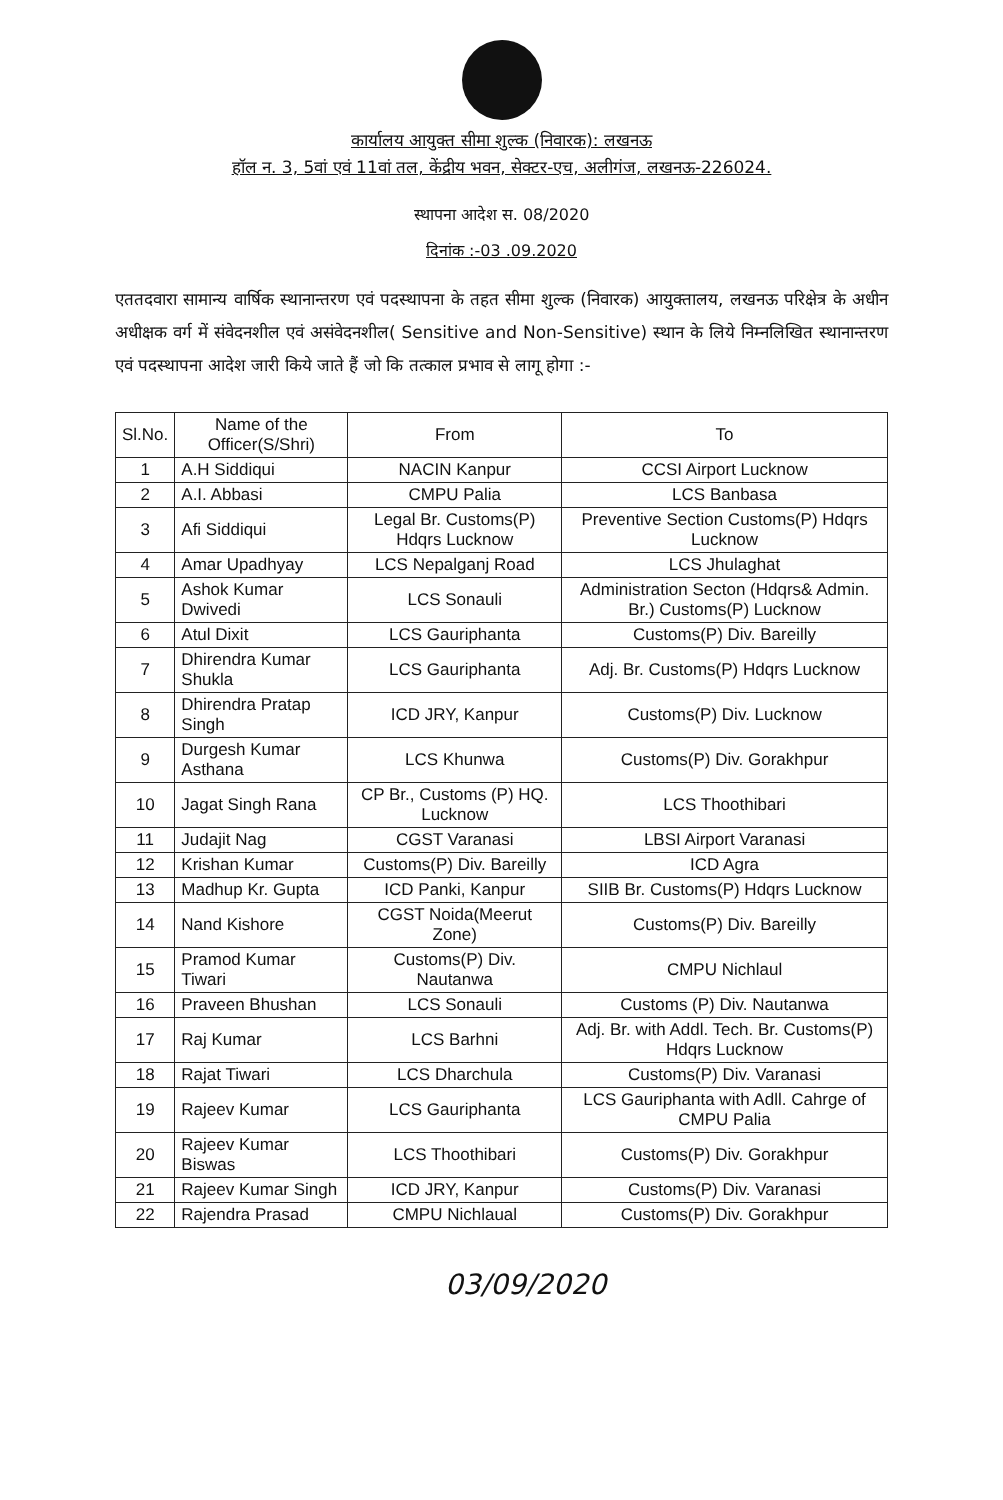कार्यालय आयुक्त सीमा शुल्क (निवारक): लखनऊ
हॉल न. 3, 5वां एवं 11वां तल, केंद्रीय भवन, सेक्टर-एच, अलीगंज, लखनऊ-226024.
स्थापना आदेश स. 08/2020
दिनांक :-03 .09.2020
एततदवारा सामान्य वार्षिक स्थानान्तरण एवं पदस्थापना के तहत सीमा शुल्क (निवारक) आयुक्तालय, लखनऊ परिक्षेत्र के अधीन अधीक्षक वर्ग में संवेदनशील एवं असंवेदनशील( Sensitive and Non-Sensitive) स्थान के लिये निम्नलिखित स्थानान्तरण एवं पदस्थापना आदेश जारी किये जाते हैं जो कि तत्काल प्रभाव से लागू होगा :-
| Sl.No. | Name of the Officer(S/Shri) | From | To |
| --- | --- | --- | --- |
| 1 | A.H Siddiqui | NACIN Kanpur | CCSI Airport Lucknow |
| 2 | A.I. Abbasi | CMPU Palia | LCS Banbasa |
| 3 | Afi Siddiqui | Legal Br. Customs(P) Hdqrs Lucknow | Preventive Section Customs(P) Hdqrs Lucknow |
| 4 | Amar Upadhyay | LCS Nepalganj Road | LCS Jhulaghat |
| 5 | Ashok Kumar Dwivedi | LCS Sonauli | Administration Secton (Hdqrs& Admin. Br.) Customs(P) Lucknow |
| 6 | Atul Dixit | LCS Gauriphanta | Customs(P) Div. Bareilly |
| 7 | Dhirendra Kumar Shukla | LCS Gauriphanta | Adj. Br. Customs(P) Hdqrs Lucknow |
| 8 | Dhirendra Pratap Singh | ICD JRY, Kanpur | Customs(P) Div. Lucknow |
| 9 | Durgesh Kumar Asthana | LCS Khunwa | Customs(P) Div. Gorakhpur |
| 10 | Jagat Singh Rana | CP Br., Customs (P) HQ. Lucknow | LCS Thoothibari |
| 11 | Judajit Nag | CGST Varanasi | LBSI Airport Varanasi |
| 12 | Krishan Kumar | Customs(P) Div. Bareilly | ICD Agra |
| 13 | Madhup Kr. Gupta | ICD Panki, Kanpur | SIIB Br. Customs(P) Hdqrs Lucknow |
| 14 | Nand Kishore | CGST Noida(Meerut Zone) | Customs(P) Div. Bareilly |
| 15 | Pramod Kumar Tiwari | Customs(P) Div. Nautanwa | CMPU Nichlaul |
| 16 | Praveen Bhushan | LCS Sonauli | Customs (P) Div. Nautanwa |
| 17 | Raj Kumar | LCS Barhni | Adj. Br. with Addl. Tech. Br. Customs(P) Hdqrs Lucknow |
| 18 | Rajat Tiwari | LCS Dharchula | Customs(P) Div. Varanasi |
| 19 | Rajeev Kumar | LCS Gauriphanta | LCS Gauriphanta with Adll. Cahrge of CMPU Palia |
| 20 | Rajeev Kumar Biswas | LCS Thoothibari | Customs(P) Div. Gorakhpur |
| 21 | Rajeev Kumar Singh | ICD JRY, Kanpur | Customs(P) Div. Varanasi |
| 22 | Rajendra Prasad | CMPU Nichlaual | Customs(P) Div. Gorakhpur |
03/09/2020